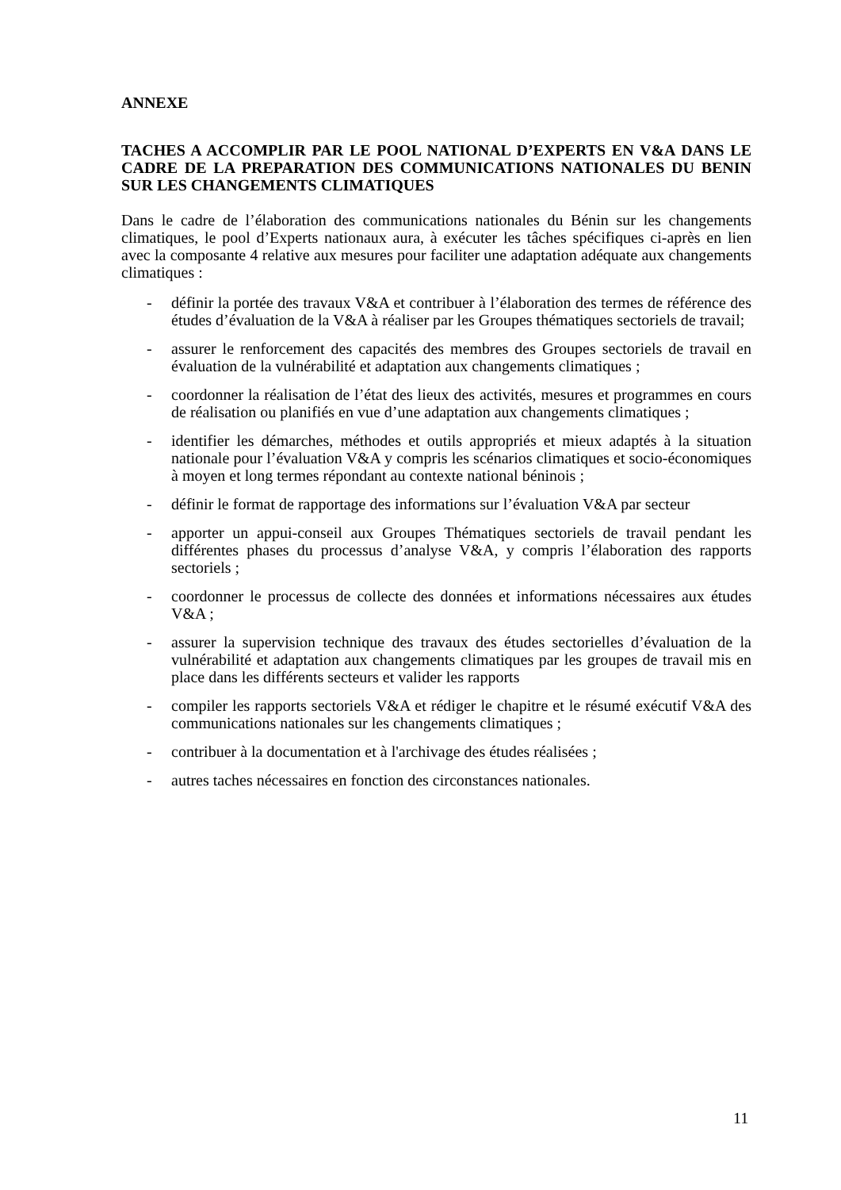ANNEXE
TACHES A ACCOMPLIR PAR LE POOL NATIONAL D’EXPERTS EN V&A DANS LE CADRE DE LA PREPARATION DES COMMUNICATIONS NATIONALES DU BENIN SUR LES CHANGEMENTS CLIMATIQUES
Dans le cadre de l’élaboration des communications nationales du Bénin sur les changements climatiques, le pool d’Experts nationaux aura, à exécuter les tâches spécifiques ci-après en lien avec la composante 4 relative aux mesures pour faciliter une adaptation adéquate aux changements climatiques :
- définir la portée des travaux V&A et contribuer à l’élaboration des termes de référence des études d’évaluation de la V&A à réaliser par les Groupes thématiques sectoriels de travail;
- assurer le renforcement des capacités des membres des Groupes sectoriels de travail en évaluation de la vulnérabilité et adaptation aux changements climatiques ;
- coordonner la réalisation de l’état des lieux des activités, mesures et programmes en cours de réalisation ou planifiés en vue d’une adaptation aux changements climatiques ;
- identifier les démarches, méthodes et outils appropriés et mieux adaptés à la situation nationale pour l’évaluation V&A y compris les scénarios climatiques et socio-économiques à moyen et long termes répondant au contexte national béninois ;
- définir le format de rapportage des informations sur l’évaluation V&A par secteur
- apporter un appui-conseil aux Groupes Thématiques sectoriels de travail pendant les différentes phases du processus d’analyse V&A, y compris l’élaboration des rapports sectoriels ;
- coordonner le processus de collecte des données et informations nécessaires aux études V&A ;
- assurer la supervision technique des travaux des études sectorielles d’évaluation de la vulnérabilité et adaptation aux changements climatiques par les groupes de travail mis en place dans les différents secteurs et valider les rapports
- compiler les rapports sectoriels V&A et rédiger le chapitre et le résumé exécutif V&A des communications nationales sur les changements climatiques ;
- contribuer à la documentation et à l'archivage des études réalisées ;
- autres taches nécessaires en fonction des circonstances nationales.
11